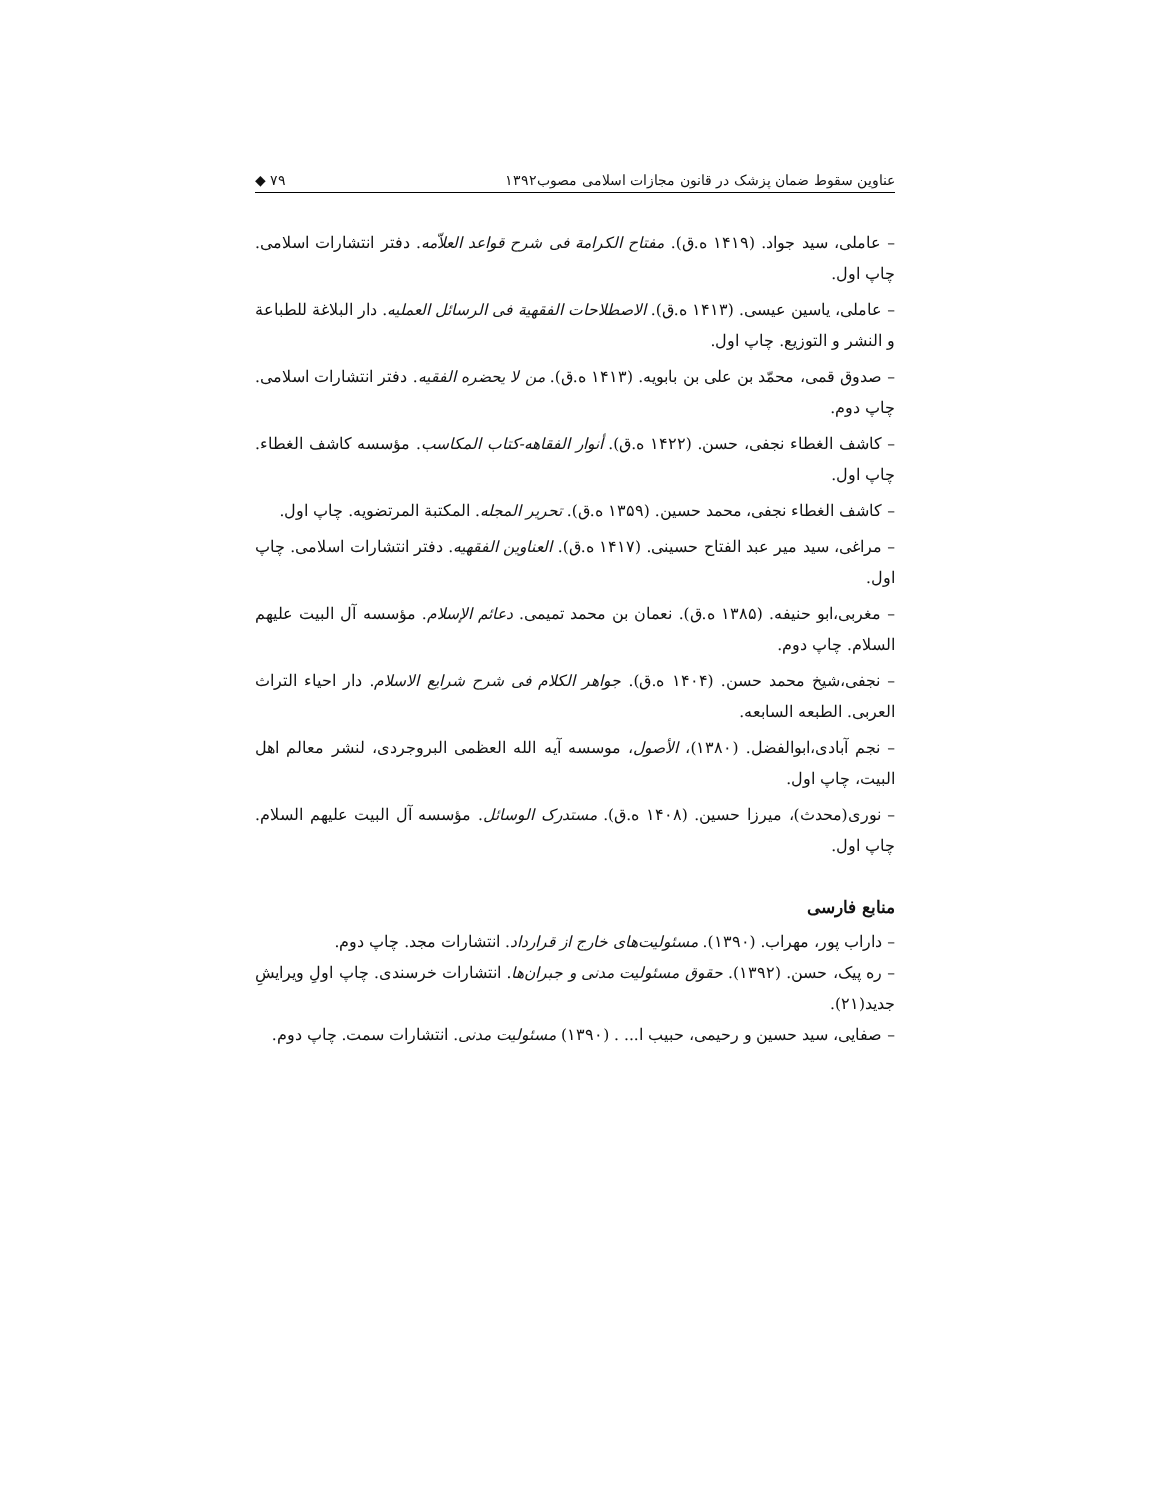عناوین سقوط ضمان پزشک در قانون مجازات اسلامی مصوب۱۳۹۲ ۷۹ ◆
– عاملی، سید جواد. (۱۴۱۹ ه.ق). مفتاح الکرامة فی شرح قواعد العلاّمه. دفتر انتشارات اسلامی. چاپ اول.
– عاملی، یاسین عیسی. (۱۴۱۳ ه.ق). الاصطلاحات الفقهیة فی الرسائل العملیه. دار البلاغة للطباعة و النشر و التوزیع. چاپ اول.
– صدوق قمی، محمّد بن علی بن بابویه. (۱۴۱۳ ه.ق). من لا یحضره الفقیه. دفتر انتشارات اسلامی. چاپ دوم.
– کاشف الغطاء نجفی، حسن. (۱۴۲۲ ه.ق). أنوار الفقاهه-کتاب المکاسب. مؤسسه کاشف الغطاء. چاپ اول.
– کاشف الغطاء نجفی، محمد حسین. (۱۳۵۹ ه.ق). تحریر المجله. المکتبة المرتضویه. چاپ اول.
– مراغی، سید میر عبد الفتاح حسینی. (۱۴۱۷ ه.ق). العناوین الفقهیه. دفتر انتشارات اسلامی. چاپ اول.
– مغربی،ابو حنیفه. (۱۳۸۵ ه.ق). نعمان بن محمد تمیمی. دعائم الإسلام. مؤسسه آل البیت علیهم السلام. چاپ دوم.
– نجفی،شیخ محمد حسن. (۱۴۰۴ ه.ق). جواهر الکلام فی شرح شرایع الاسلام. دار احیاء التراث العربی. الطبعه السابعه.
– نجم آبادی،ابوالفضل. (۱۳۸۰)، الأصول، موسسه آیه الله العظمی البروجردی، لنشر معالم اهل البیت، چاپ اول.
– نوری(محدث)، میرزا حسین. (۱۴۰۸ ه.ق). مستدرک الوسائل. مؤسسه آل البیت علیهم السلام. چاپ اول.
منابع فارسی
– داراب پور، مهراب. (۱۳۹۰). مسئولیت‌های خارج از قرارداد. انتشارات مجد. چاپ دوم.
– ره پیک، حسن. (۱۳۹۲). حقوق مسئولیت مدنی و جبران‌ها. انتشارات خرسندی. چاپ اولِ ویرایشِ جدید(۲۱).
– صفایی، سید حسین و رحیمی، حبیب ا... . (۱۳۹۰) مسئولیت مدنی. انتشارات سمت. چاپ دوم.